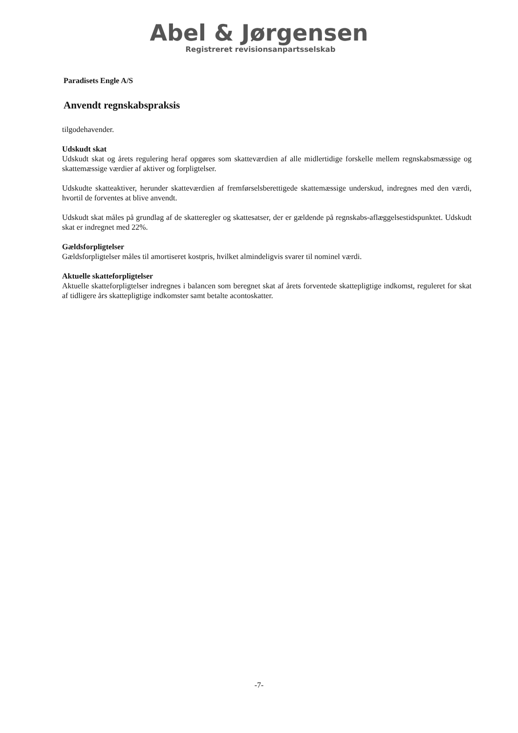Abel & Jørgensen
Registreret revisionsanpartsselskab
Paradisets Engle A/S
Anvendt regnskabspraksis
tilgodehavender.
Udskudt skat
Udskudt skat og årets regulering heraf opgøres som skatteværdien af alle midlertidige forskelle mellem regnskabsmæssige og skattemæssige værdier af aktiver og forpligtelser.
Udskudte skatteaktiver, herunder skatteværdien af fremførselsberettigede skattemæssige underskud, indregnes med den værdi, hvortil de forventes at blive anvendt.
Udskudt skat måles på grundlag af de skatteregler og skattesatser, der er gældende på regnskabs-aflæggelsestidspunktet. Udskudt skat er indregnet med 22%.
Gældsforpligtelser
Gældsforpligtelser måles til amortiseret kostpris, hvilket almindeligvis svarer til nominel værdi.
Aktuelle skatteforpligtelser
Aktuelle skatteforpligtelser indregnes i balancen som beregnet skat af årets forventede skattepligtige indkomst, reguleret for skat af tidligere års skattepligtige indkomster samt betalte acontoskatter.
-7-